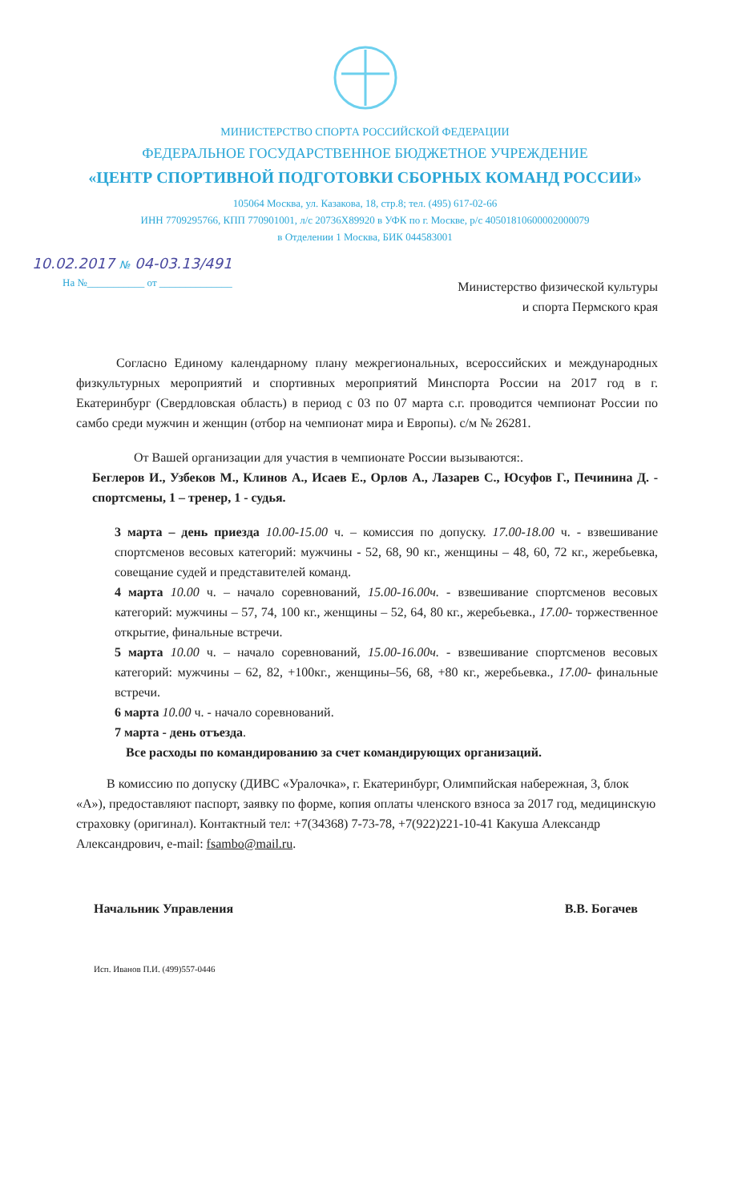МИНИСТЕРСТВО СПОРТА РОССИЙСКОЙ ФЕДЕРАЦИИ
ФЕДЕРАЛЬНОЕ ГОСУДАРСТВЕННОЕ БЮДЖЕТНОЕ УЧРЕЖДЕНИЕ
«ЦЕНТР СПОРТИВНОЙ ПОДГОТОВКИ СБОРНЫХ КОМАНД РОССИИ»
105064 Москва, ул. Казакова, 18, стр.8; тел. (495) 617-02-66
ИНН 7709295766, КПП 770901001, л/с 20736Х89920 в УФК по г. Москве, р/с 40501810600002000079
в Отделении 1 Москва, БИК 044583001
10.02.2017 № 04-03.13/491
На №___________ от ______________
Министерство физической культуры
и спорта Пермского края
Согласно Единому календарному плану межрегиональных, всероссийских и международных физкультурных мероприятий и спортивных мероприятий Минспорта России на 2017 год в г. Екатеринбург (Свердловская область) в период с 03 по 07 марта с.г. проводится чемпионат России по самбо среди мужчин и женщин (отбор на чемпионат мира и Европы). с/м № 26281.
От Вашей организации для участия в чемпионате России вызываются:.
Беглеров И., Узбеков М., Клинов А., Исаев Е., Орлов А., Лазарев С., Юсуфов Г., Печинина Д. - спортсмены, 1 – тренер, 1 - судья.
3 марта – день приезда 10.00-15.00 ч. – комиссия по допуску. 17.00-18.00 ч. - взвешивание спортсменов весовых категорий: мужчины - 52, 68, 90 кг., женщины – 48, 60, 72 кг., жеребьевка, совещание судей и представителей команд.
4 марта 10.00 ч. – начало соревнований, 15.00-16.00ч. - взвешивание спортсменов весовых категорий: мужчины – 57, 74, 100 кг., женщины – 52, 64, 80 кг., жеребьевка., 17.00- торжественное открытие, финальные встречи.
5 марта 10.00 ч. – начало соревнований, 15.00-16.00ч. - взвешивание спортсменов весовых категорий: мужчины – 62, 82, +100кг., женщины–56, 68, +80 кг., жеребьевка., 17.00- финальные встречи.
6 марта 10.00 ч. - начало соревнований.
7 марта - день отъезда.
Все расходы по командированию за счет командирующих организаций.
В комиссию по допуску (ДИВС «Уралочка», г. Екатеринбург, Олимпийская набережная, 3, блок «А»), предоставляют паспорт, заявку по форме, копия оплаты членского взноса за 2017 год, медицинскую страховку (оригинал). Контактный тел: +7(34368) 7-73-78, +7(922)221-10-41 Какуша Александр Александрович, e-mail: fsambo@mail.ru.
Начальник Управления В.В. Богачев
Исп. Иванов П.И. (499)557-0446